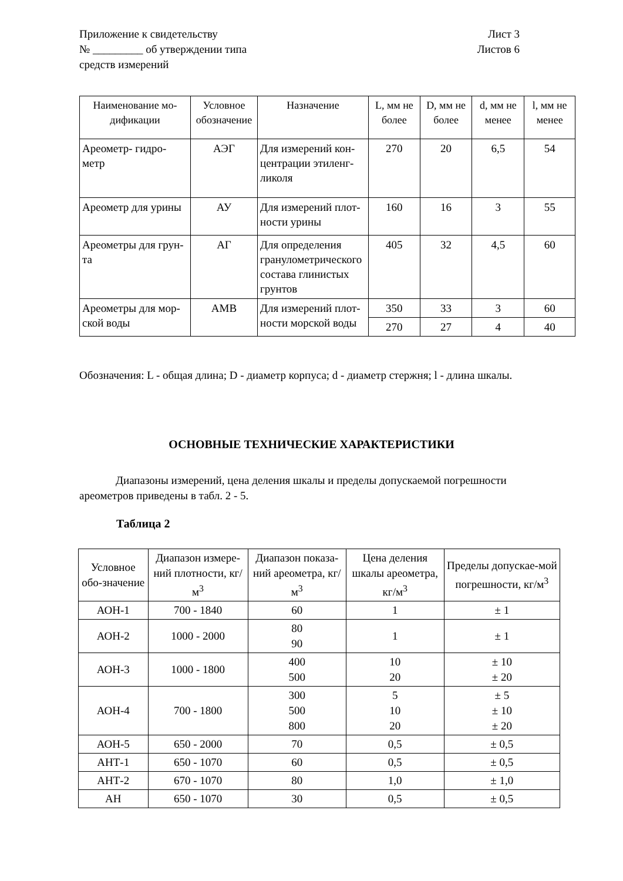Приложение к свидетельству
№ _________ об утверждении типа
средств измерений
Лист 3
Листов 6
| Наименование мо-дификации | Условное обозначение | Назначение | L, мм не более | D, мм не более | d, мм не менее | l, мм не менее |
| --- | --- | --- | --- | --- | --- | --- |
| Ареометр- гидро-метр | АЭГ | Для измерений кон-центрации этиленг-ликоля | 270 | 20 | 6,5 | 54 |
| Ареометр для урины | АУ | Для измерений плот-ности урины | 160 | 16 | 3 | 55 |
| Ареометры для грун-та | АГ | Для определения гранулометрического состава глинистых грунтов | 405 | 32 | 4,5 | 60 |
| Ареометры для мор-ской воды | АМВ | Для измерений плот-ности морской воды | 350 | 33 | 3 | 60 |
| | | | 270 | 27 | 4 | 40 |
Обозначения: L - общая длина; D - диаметр корпуса; d - диаметр стержня; l - длина шкалы.
ОСНОВНЫЕ ТЕХНИЧЕСКИЕ ХАРАКТЕРИСТИКИ
Диапазоны измерений, цена деления шкалы и пределы допускаемой погрешности ареометров приведены в табл. 2 - 5.
Таблица 2
| Условное обо-значение | Диапазон измере-ний плотности, кг/м<sup>3</sup> | Диапазон показа-ний ареометра, кг/м<sup>3</sup> | Цена деления шкалы ареометра, кг/м<sup>3</sup> | Пределы допускае-мой погрешности, кг/м<sup>3</sup> |
| --- | --- | --- | --- | --- |
| АОН-1 | 700 - 1840 | 60 | 1 | ± 1 |
| АОН-2 | 1000 - 2000 | 80 90 | 1 | ± 1 |
| АОН-3 | 1000 - 1800 | 400 500 | 10 20 | ± 10 ± 20 |
| АОН-4 | 700 - 1800 | 300 500 800 | 5 10 20 | ± 5 ± 10 ± 20 |
| АОН-5 | 650 - 2000 | 70 | 0,5 | ± 0,5 |
| АНТ-1 | 650 - 1070 | 60 | 0,5 | ± 0,5 |
| АНТ-2 | 670 - 1070 | 80 | 1,0 | ± 1,0 |
| АН | 650 - 1070 | 30 | 0,5 | ± 0,5 |